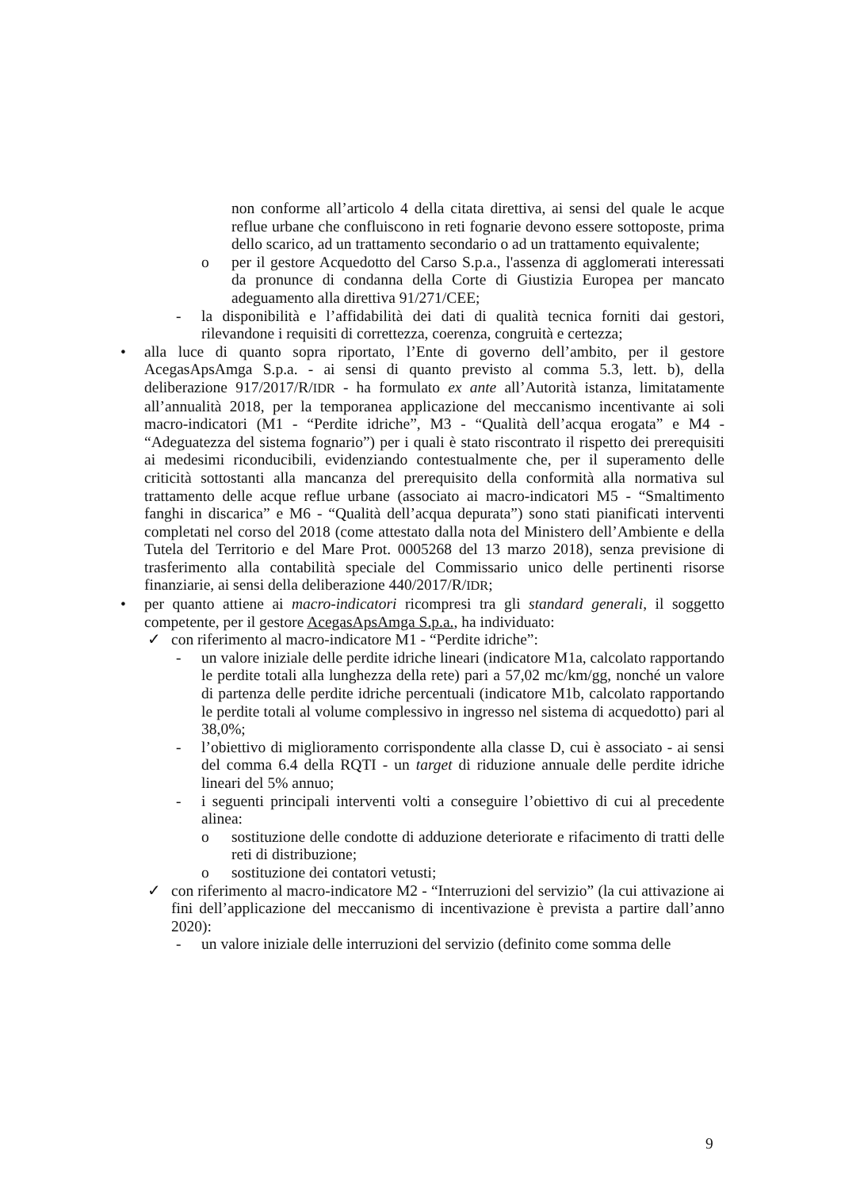non conforme all’articolo 4 della citata direttiva, ai sensi del quale le acque reflue urbane che confluiscono in reti fognarie devono essere sottoposte, prima dello scarico, ad un trattamento secondario o ad un trattamento equivalente;
o per il gestore Acquedotto del Carso S.p.a., l'assenza di agglomerati interessati da pronunce di condanna della Corte di Giustizia Europea per mancato adeguamento alla direttiva 91/271/CEE;
- la disponibilità e l’affidabilità dei dati di qualità tecnica forniti dai gestori, rilevandone i requisiti di correttezza, coerenza, congruità e certezza;
• alla luce di quanto sopra riportato, l’Ente di governo dell’ambito, per il gestore AcegasApsAmga S.p.a. - ai sensi di quanto previsto al comma 5.3, lett. b), della deliberazione 917/2017/R/IDR - ha formulato ex ante all’Autorità istanza, limitatamente all’annualità 2018, per la temporanea applicazione del meccanismo incentivante ai soli macro-indicatori (M1 - “Perdite idriche”, M3 - “Qualità dell’acqua erogata” e M4 - “Adeguatezza del sistema fognario”) per i quali è stato riscontrato il rispetto dei prerequisiti ai medesimi riconducibili, evidenziando contestualmente che, per il superamento delle criticità sottostanti alla mancanza del prerequisito della conformità alla normativa sul trattamento delle acque reflue urbane (associato ai macro-indicatori M5 - “Smaltimento fanghi in discarica” e M6 - “Qualità dell’acqua depurata”) sono stati pianificati interventi completati nel corso del 2018 (come attestato dalla nota del Ministero dell’Ambiente e della Tutela del Territorio e del Mare Prot. 0005268 del 13 marzo 2018), senza previsione di trasferimento alla contabilità speciale del Commissario unico delle pertinenti risorse finanziarie, ai sensi della deliberazione 440/2017/R/IDR;
• per quanto attiene ai macro-indicatori ricompresi tra gli standard generali, il soggetto competente, per il gestore AcegasApsAmga S.p.a., ha individuato:
✓ con riferimento al macro-indicatore M1 - “Perdite idriche”:
- un valore iniziale delle perdite idriche lineari (indicatore M1a, calcolato rapportando le perdite totali alla lunghezza della rete) pari a 57,02 mc/km/gg, nonché un valore di partenza delle perdite idriche percentuali (indicatore M1b, calcolato rapportando le perdite totali al volume complessivo in ingresso nel sistema di acquedotto) pari al 38,0%;
- l’obiettivo di miglioramento corrispondente alla classe D, cui è associato - ai sensi del comma 6.4 della RQTI - un target di riduzione annuale delle perdite idriche lineari del 5% annuo;
- i seguenti principali interventi volti a conseguire l’obiettivo di cui al precedente alinea:
o sostituzione delle condotte di adduzione deteriorate e rifacimento di tratti delle reti di distribuzione;
o sostituzione dei contatori vetusti;
✓ con riferimento al macro-indicatore M2 - “Interruzioni del servizio” (la cui attivazione ai fini dell’applicazione del meccanismo di incentivazione è prevista a partire dall’anno 2020):
- un valore iniziale delle interruzioni del servizio (definito come somma delle
9